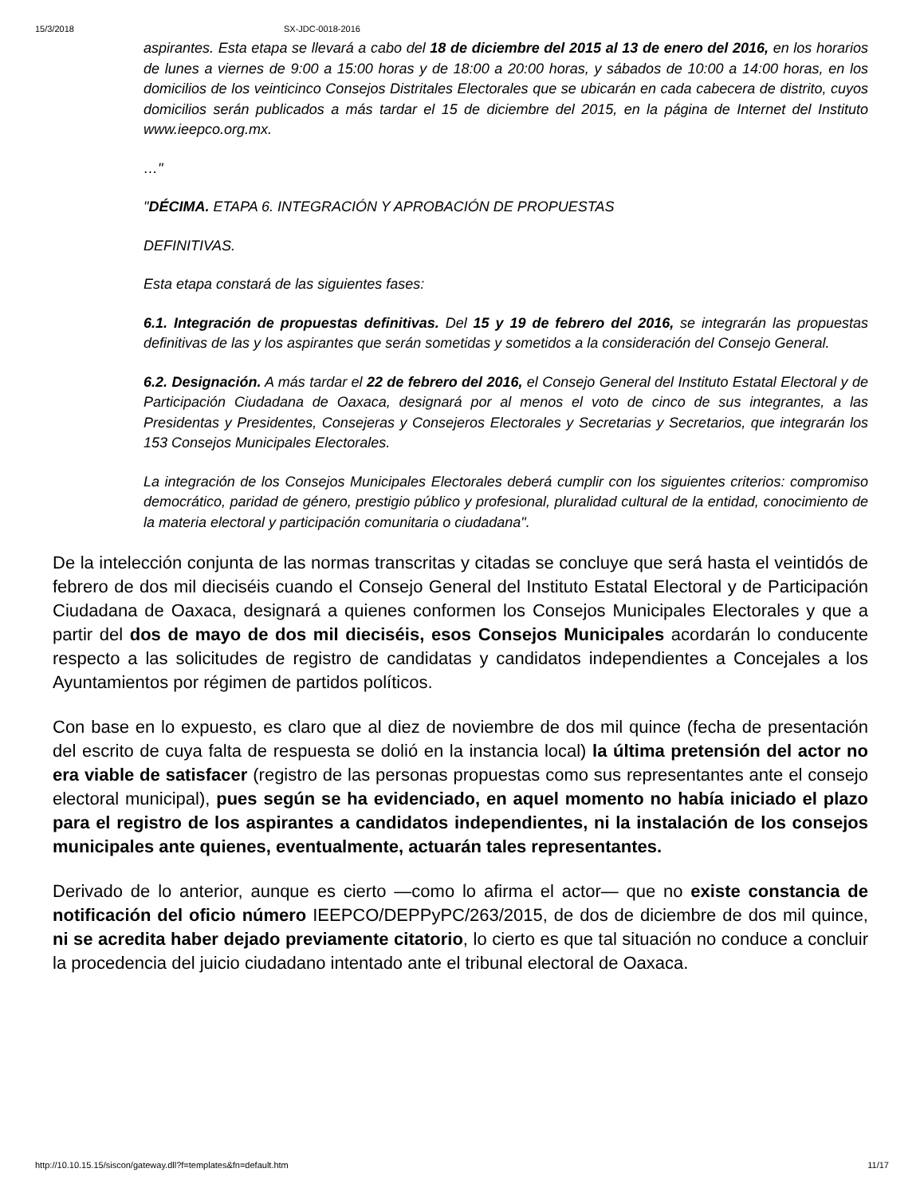15/3/2018 SX-JDC-0018-2016
aspirantes. Esta etapa se llevará a cabo del 18 de diciembre del 2015 al 13 de enero del 2016, en los horarios de lunes a viernes de 9:00 a 15:00 horas y de 18:00 a 20:00 horas, y sábados de 10:00 a 14:00 horas, en los domicilios de los veinticinco Consejos Distritales Electorales que se ubicarán en cada cabecera de distrito, cuyos domicilios serán publicados a más tardar el 15 de diciembre del 2015, en la página de Internet del Instituto www.ieepco.org.mx.
…"
"DÉCIMA. ETAPA 6. INTEGRACIÓN Y APROBACIÓN DE PROPUESTAS
DEFINITIVAS.
Esta etapa constará de las siguientes fases:
6.1. Integración de propuestas definitivas. Del 15 y 19 de febrero del 2016, se integrarán las propuestas definitivas de las y los aspirantes que serán sometidas y sometidos a la consideración del Consejo General.
6.2. Designación. A más tardar el 22 de febrero del 2016, el Consejo General del Instituto Estatal Electoral y de Participación Ciudadana de Oaxaca, designará por al menos el voto de cinco de sus integrantes, a las Presidentas y Presidentes, Consejeras y Consejeros Electorales y Secretarias y Secretarios, que integrarán los 153 Consejos Municipales Electorales.
La integración de los Consejos Municipales Electorales deberá cumplir con los siguientes criterios: compromiso democrático, paridad de género, prestigio público y profesional, pluralidad cultural de la entidad, conocimiento de la materia electoral y participación comunitaria o ciudadana".
De la intelección conjunta de las normas transcritas y citadas se concluye que será hasta el veintidós de febrero de dos mil dieciséis cuando el Consejo General del Instituto Estatal Electoral y de Participación Ciudadana de Oaxaca, designará a quienes conformen los Consejos Municipales Electorales y que a partir del dos de mayo de dos mil dieciséis, esos Consejos Municipales acordarán lo conducente respecto a las solicitudes de registro de candidatas y candidatos independientes a Concejales a los Ayuntamientos por régimen de partidos políticos.
Con base en lo expuesto, es claro que al diez de noviembre de dos mil quince (fecha de presentación del escrito de cuya falta de respuesta se dolió en la instancia local) la última pretensión del actor no era viable de satisfacer (registro de las personas propuestas como sus representantes ante el consejo electoral municipal), pues según se ha evidenciado, en aquel momento no había iniciado el plazo para el registro de los aspirantes a candidatos independientes, ni la instalación de los consejos municipales ante quienes, eventualmente, actuarán tales representantes.
Derivado de lo anterior, aunque es cierto —como lo afirma el actor— que no existe constancia de notificación del oficio número IEEPCO/DEPPyPC/263/2015, de dos de diciembre de dos mil quince, ni se acredita haber dejado previamente citatorio, lo cierto es que tal situación no conduce a concluir la procedencia del juicio ciudadano intentado ante el tribunal electoral de Oaxaca.
http://10.10.15.15/siscon/gateway.dll?f=templates&fn=default.htm 11/17